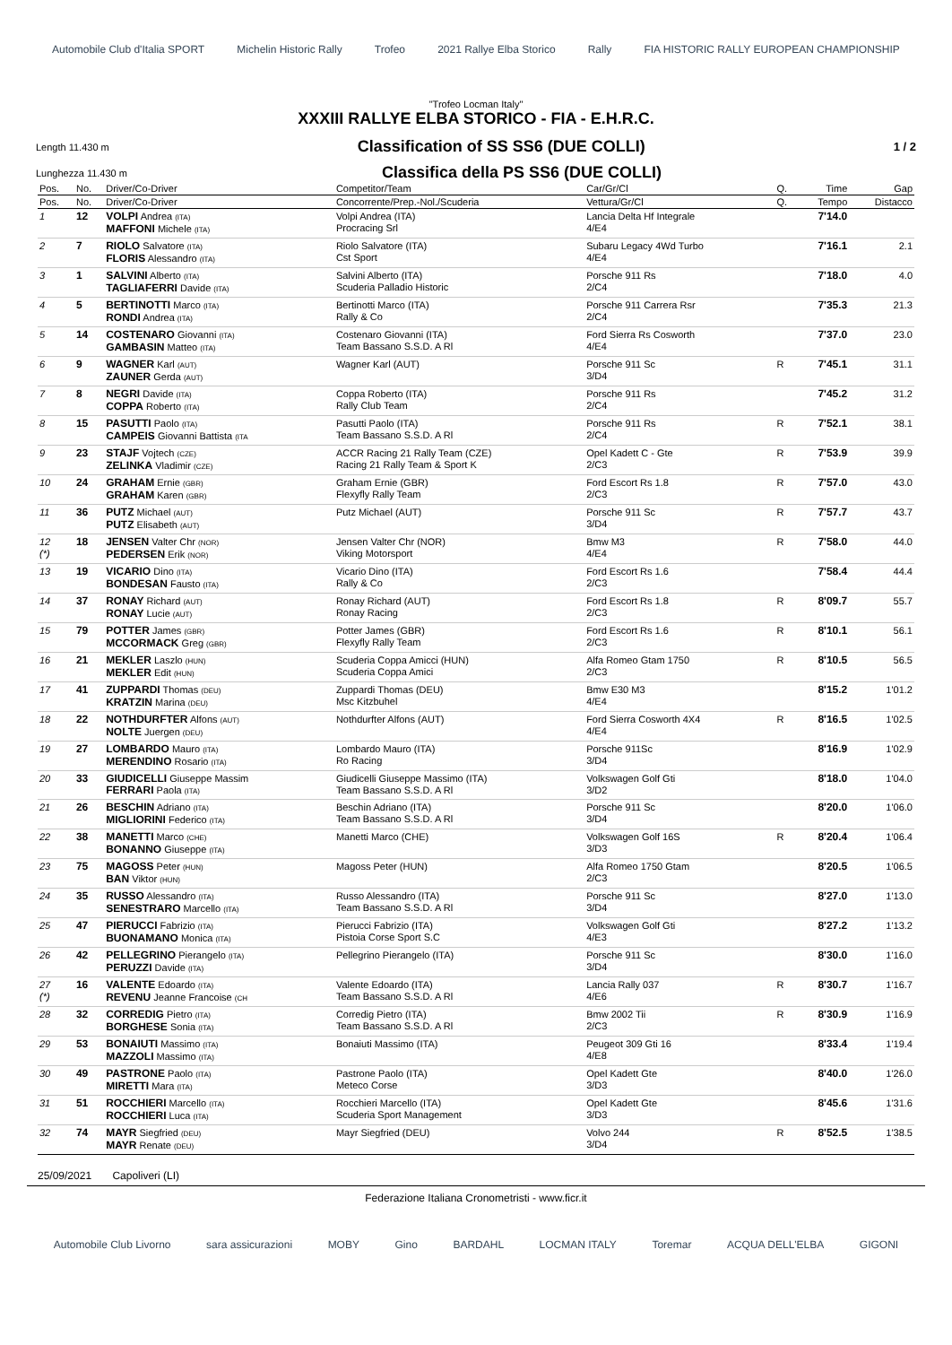Automobile Club d'Italia SPORT Michelin Historic Rally Trofeo 2021 Rallye Elba Storico Rally FIA HISTORIC RALLY EUROPEAN CHAMPIONSHIP
"Trofeo Locman Italy"
XXXIII RALLYE ELBA STORICO - FIA - E.H.R.C.
Length 11.430 m Classification of SS SS6 (DUE COLLI) 1 / 2
Lunghezza 11.430 m Classifica della PS SS6 (DUE COLLI)
| Pos. | No. | Driver/Co-Driver | Competitor/Team | Car/Gr/Cl | Q. | Time | Gap |
| --- | --- | --- | --- | --- | --- | --- | --- |
| Pos. | No. | Driver/Co-Driver | Concorrente/Prep.-Nol./Scuderia | Vettura/Gr/Cl | Q. | Tempo | Distacco |
| 1 | 12 | VOLPI Andrea (ITA) MAFFONI Michele (ITA) | Volpi Andrea (ITA) Procracing Srl | Lancia Delta Hf Integrale 4/E4 | | 7'14.0 | |
| 2 | 7 | RIOLO Salvatore (ITA) FLORIS Alessandro (ITA) | Riolo Salvatore (ITA) Cst Sport | Subaru Legacy 4Wd Turbo 4/E4 | | 7'16.1 | 2.1 |
| 3 | 1 | SALVINI Alberto (ITA) TAGLIAFERRI Davide (ITA) | Salvini Alberto (ITA) Scuderia Palladio Historic | Porsche 911 Rs 2/C4 | | 7'18.0 | 4.0 |
| 4 | 5 | BERTINOTTI Marco (ITA) RONDI Andrea (ITA) | Bertinotti Marco (ITA) Rally & Co | Porsche 911 Carrera Rsr 2/C4 | | 7'35.3 | 21.3 |
| 5 | 14 | COSTENARO Giovanni (ITA) GAMBASIN Matteo (ITA) | Costenaro Giovanni (ITA) Team Bassano S.S.D. A Rl | Ford Sierra Rs Cosworth 4/E4 | | 7'37.0 | 23.0 |
| 6 | 9 | WAGNER Karl (AUT) ZAUNER Gerda (AUT) | Wagner Karl (AUT) | Porsche 911 Sc 3/D4 | R | 7'45.1 | 31.1 |
| 7 | 8 | NEGRI Davide (ITA) COPPA Roberto (ITA) | Coppa Roberto (ITA) Rally Club Team | Porsche 911 Rs 2/C4 | | 7'45.2 | 31.2 |
| 8 | 15 | PASUTTI Paolo (ITA) CAMPEIS Giovanni Battista (ITA | Pasutti Paolo (ITA) Team Bassano S.S.D. A Rl | Porsche 911 Rs 2/C4 | R | 7'52.1 | 38.1 |
| 9 | 23 | STAJF Vojtech (CZE) ZELINKA Vladimir (CZE) | ACCR Racing 21 Rally Team (CZE) Racing 21 Rally Team & Sport K | Opel Kadett C - Gte 2/C3 | R | 7'53.9 | 39.9 |
| 10 | 24 | GRAHAM Ernie (GBR) GRAHAM Karen (GBR) | Graham Ernie (GBR) Flexyfly Rally Team | Ford Escort Rs 1.8 2/C3 | R | 7'57.0 | 43.0 |
| 11 | 36 | PUTZ Michael (AUT) PUTZ Elisabeth (AUT) | Putz Michael (AUT) | Porsche 911 Sc 3/D4 | R | 7'57.7 | 43.7 |
| 12 (*) | 18 | JENSEN Valter Chr (NOR) PEDERSEN Erik (NOR) | Jensen Valter Chr (NOR) Viking Motorsport | Bmw M3 4/E4 | R | 7'58.0 | 44.0 |
| 13 | 19 | VICARIO Dino (ITA) BONDESAN Fausto (ITA) | Vicario Dino (ITA) Rally & Co | Ford Escort Rs 1.6 2/C3 | | 7'58.4 | 44.4 |
| 14 | 37 | RONAY Richard (AUT) RONAY Lucie (AUT) | Ronay Richard (AUT) Ronay Racing | Ford Escort Rs 1.8 2/C3 | R | 8'09.7 | 55.7 |
| 15 | 79 | POTTER James (GBR) MCCORMACK Greg (GBR) | Potter James (GBR) Flexyfly Rally Team | Ford Escort Rs 1.6 2/C3 | R | 8'10.1 | 56.1 |
| 16 | 21 | MEKLER Laszlo (HUN) MEKLER Edit (HUN) | Scuderia Coppa Amicci (HUN) Scuderia Coppa Amici | Alfa Romeo Gtam 1750 2/C3 | R | 8'10.5 | 56.5 |
| 17 | 41 | ZUPPARDI Thomas (DEU) KRATZIN Marina (DEU) | Zuppardi Thomas (DEU) Msc Kitzbuhel | Bmw E30 M3 4/E4 | | 8'15.2 | 1'01.2 |
| 18 | 22 | NOTHDURFTER Alfons (AUT) NOLTE Juergen (DEU) | Nothdurfter Alfons (AUT) | Ford Sierra Cosworth 4X4 4/E4 | R | 8'16.5 | 1'02.5 |
| 19 | 27 | LOMBARDO Mauro (ITA) MERENDINO Rosario (ITA) | Lombardo Mauro (ITA) Ro Racing | Porsche 911Sc 3/D4 | | 8'16.9 | 1'02.9 |
| 20 | 33 | GIUDICELLI Giuseppe Massim FERRARI Paola (ITA) | Giudicelli Giuseppe Massimo (ITA) Team Bassano S.S.D. A Rl | Volkswagen Golf Gti 3/D2 | | 8'18.0 | 1'04.0 |
| 21 | 26 | BESCHIN Adriano (ITA) MIGLIORINI Federico (ITA) | Beschin Adriano (ITA) Team Bassano S.S.D. A Rl | Porsche 911 Sc 3/D4 | | 8'20.0 | 1'06.0 |
| 22 | 38 | MANETTI Marco (CHE) BONANNO Giuseppe (ITA) | Manetti Marco (CHE) | Volkswagen Golf 16S 3/D3 | R | 8'20.4 | 1'06.4 |
| 23 | 75 | MAGOSS Peter (HUN) BAN Viktor (HUN) | Magoss Peter (HUN) | Alfa Romeo 1750 Gtam 2/C3 | | 8'20.5 | 1'06.5 |
| 24 | 35 | RUSSO Alessandro (ITA) SENESTRARO Marcello (ITA) | Russo Alessandro (ITA) Team Bassano S.S.D. A Rl | Porsche 911 Sc 3/D4 | | 8'27.0 | 1'13.0 |
| 25 | 47 | PIERUCCI Fabrizio (ITA) BUONAMANO Monica (ITA) | Pierucci Fabrizio (ITA) Pistoia Corse Sport S.C | Volkswagen Golf Gti 4/E3 | | 8'27.2 | 1'13.2 |
| 26 | 42 | PELLEGRINO Pierangelo (ITA) PERUZZI Davide (ITA) | Pellegrino Pierangelo (ITA) | Porsche 911 Sc 3/D4 | | 8'30.0 | 1'16.0 |
| 27 (*) | 16 | VALENTE Edoardo (ITA) REVENU Jeanne Francoise (CH | Valente Edoardo (ITA) Team Bassano S.S.D. A Rl | Lancia Rally 037 4/E6 | R | 8'30.7 | 1'16.7 |
| 28 | 32 | CORREDIG Pietro (ITA) BORGHESE Sonia (ITA) | Corredig Pietro (ITA) Team Bassano S.S.D. A Rl | Bmw 2002 Tii 2/C3 | R | 8'30.9 | 1'16.9 |
| 29 | 53 | BONAIUTI Massimo (ITA) MAZZOLI Massimo (ITA) | Bonaiuti Massimo (ITA) | Peugeot 309 Gti 16 4/E8 | | 8'33.4 | 1'19.4 |
| 30 | 49 | PASTRONE Paolo (ITA) MIRETTI Mara (ITA) | Pastrone Paolo (ITA) Meteco Corse | Opel Kadett Gte 3/D3 | | 8'40.0 | 1'26.0 |
| 31 | 51 | ROCCHIERI Marcello (ITA) ROCCHIERI Luca (ITA) | Rocchieri Marcello (ITA) Scuderia Sport Management | Opel Kadett Gte 3/D3 | | 8'45.6 | 1'31.6 |
| 32 | 74 | MAYR Siegfried (DEU) MAYR Renate (DEU) | Mayr Siegfried (DEU) | Volvo 244 3/D4 | R | 8'52.5 | 1'38.5 |
25/09/2021 Capoliveri (LI)
Federazione Italiana Cronometristi - www.ficr.it
Automobile Club Livorno sara assicurazioni MOBY Gino BARDAHL LOCMAN ITALY Toremar ACQUA DELL'ELBA GIGONI